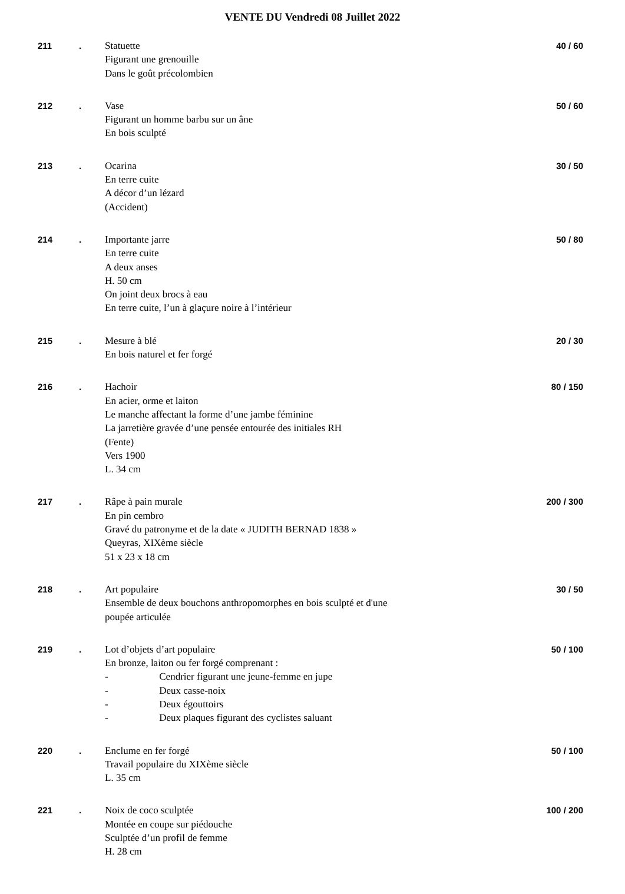VENTE DU Vendredi 08 Juillet 2022
| 211 | . | Statuette Figurant une grenouille Dans le goût précolombien | 40 / 60 |
| 212 | . | Vase Figurant un homme barbu sur un âne En bois sculpté | 50 / 60 |
| 213 | . | Ocarina En terre cuite A décor d’un lézard (Accident) | 30 / 50 |
| 214 | . | Importante jarre En terre cuite A deux anses H. 50 cm On joint deux brocs à eau En terre cuite, l’un à glaçure noire à l’intérieur | 50 / 80 |
| 215 | . | Mesure à blé En bois naturel et fer forgé | 20 / 30 |
| 216 | . | Hachoir En acier, orme et laiton Le manche affectant la forme d’une jambe féminine La jarretière gravée d’une pensée entourée des initiales RH (Fente) Vers 1900 L. 34 cm | 80 / 150 |
| 217 | . | Râpe à pain murale En pin cembro Gravé du patronyme et de la date « JUDITH BERNAD 1838 » Queyras, XIXème siècle 51 x 23 x 18 cm | 200 / 300 |
| 218 | . | Art populaire Ensemble de deux bouchons anthropomorphes en bois sculpté et d'une poupée articulée | 30 / 50 |
| 219 | . | Lot d’objets d’art populaire En bronze, laiton ou fer forgé comprenant : - Cendrier figurant une jeune-femme en jupe - Deux casse-noix - Deux égouttoirs - Deux plaques figurant des cyclistes saluant | 50 / 100 |
| 220 | . | Enclume en fer forgé Travail populaire du XIXème siècle L. 35 cm | 50 / 100 |
| 221 | . | Noix de coco sculptée Montée en coupe sur piédouche Sculptée d’un profil de femme H. 28 cm | 100 / 200 |